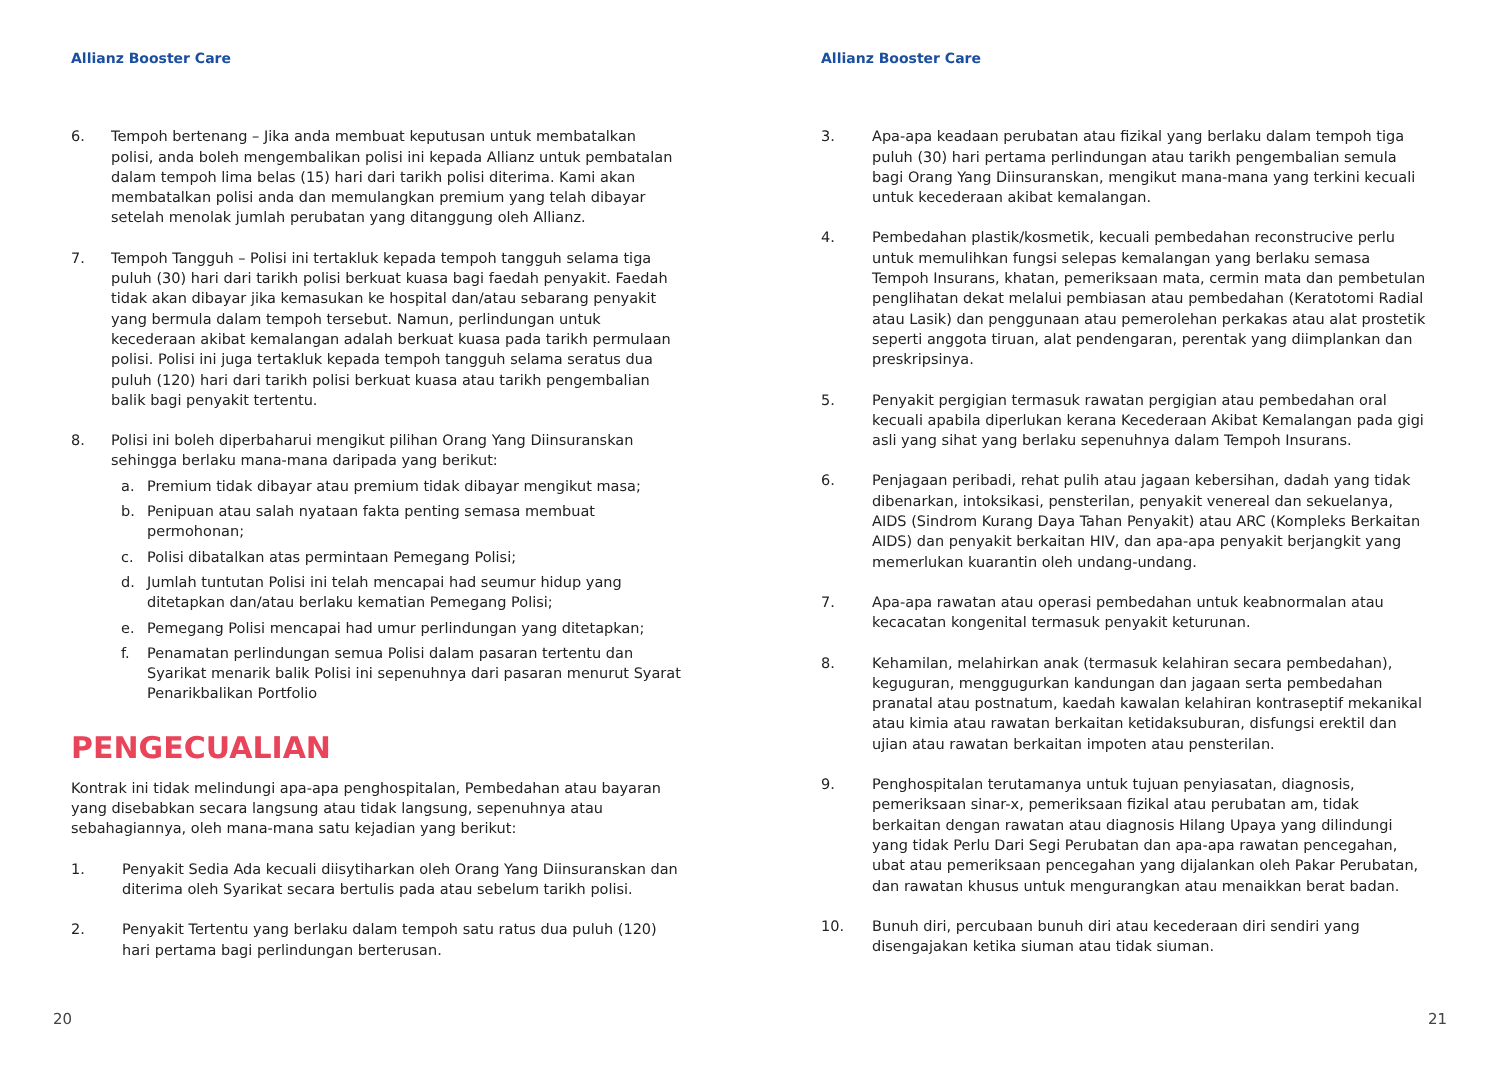Allianz Booster Care
6. Tempoh bertenang – Jika anda membuat keputusan untuk membatalkan polisi, anda boleh mengembalikan polisi ini kepada Allianz untuk pembatalan dalam tempoh lima belas (15) hari dari tarikh polisi diterima. Kami akan membatalkan polisi anda dan memulangkan premium yang telah dibayar setelah menolak jumlah perubatan yang ditanggung oleh Allianz.
7. Tempoh Tangguh – Polisi ini tertakluk kepada tempoh tangguh selama tiga puluh (30) hari dari tarikh polisi berkuat kuasa bagi faedah penyakit. Faedah tidak akan dibayar jika kemasukan ke hospital dan/atau sebarang penyakit yang bermula dalam tempoh tersebut. Namun, perlindungan untuk kecederaan akibat kemalangan adalah berkuat kuasa pada tarikh permulaan polisi. Polisi ini juga tertakluk kepada tempoh tangguh selama seratus dua puluh (120) hari dari tarikh polisi berkuat kuasa atau tarikh pengembalian balik bagi penyakit tertentu.
8. Polisi ini boleh diperbaharui mengikut pilihan Orang Yang Diinsuranskan sehingga berlaku mana-mana daripada yang berikut:
a. Premium tidak dibayar atau premium tidak dibayar mengikut masa;
b. Penipuan atau salah nyataan fakta penting semasa membuat permohonan;
c. Polisi dibatalkan atas permintaan Pemegang Polisi;
d. Jumlah tuntutan Polisi ini telah mencapai had seumur hidup yang ditetapkan dan/atau berlaku kematian Pemegang Polisi;
e. Pemegang Polisi mencapai had umur perlindungan yang ditetapkan;
f. Penamatan perlindungan semua Polisi dalam pasaran tertentu dan Syarikat menarik balik Polisi ini sepenuhnya dari pasaran menurut Syarat Penarikbalikan Portfolio
PENGECUALIAN
Kontrak ini tidak melindungi apa-apa penghospitalan, Pembedahan atau bayaran yang disebabkan secara langsung atau tidak langsung, sepenuhnya atau sebahagiannya, oleh mana-mana satu kejadian yang berikut:
1. Penyakit Sedia Ada kecuali diisytiharkan oleh Orang Yang Diinsuranskan dan diterima oleh Syarikat secara bertulis pada atau sebelum tarikh polisi.
2. Penyakit Tertentu yang berlaku dalam tempoh satu ratus dua puluh (120) hari pertama bagi perlindungan berterusan.
20
Allianz Booster Care
3. Apa-apa keadaan perubatan atau fizikal yang berlaku dalam tempoh tiga puluh (30) hari pertama perlindungan atau tarikh pengembalian semula bagi Orang Yang Diinsuranskan, mengikut mana-mana yang terkini kecuali untuk kecederaan akibat kemalangan.
4. Pembedahan plastik/kosmetik, kecuali pembedahan reconstrucive perlu untuk memulihkan fungsi selepas kemalangan yang berlaku semasa Tempoh Insurans, khatan, pemeriksaan mata, cermin mata dan pembetulan penglihatan dekat melalui pembiasan atau pembedahan (Keratotomi Radial atau Lasik) dan penggunaan atau pemerolehan perkakas atau alat prostetik seperti anggota tiruan, alat pendengaran, perentak yang diimplankan dan preskripsinya.
5. Penyakit pergigian termasuk rawatan pergigian atau pembedahan oral kecuali apabila diperlukan kerana Kecederaan Akibat Kemalangan pada gigi asli yang sihat yang berlaku sepenuhnya dalam Tempoh Insurans.
6. Penjagaan peribadi, rehat pulih atau jagaan kebersihan, dadah yang tidak dibenarkan, intoksikasi, pensterilan, penyakit venereal dan sekuelanya, AIDS (Sindrom Kurang Daya Tahan Penyakit) atau ARC (Kompleks Berkaitan AIDS) dan penyakit berkaitan HIV, dan apa-apa penyakit berjangkit yang memerlukan kuarantin oleh undang-undang.
7. Apa-apa rawatan atau operasi pembedahan untuk keabnormalan atau kecacatan kongenital termasuk penyakit keturunan.
8. Kehamilan, melahirkan anak (termasuk kelahiran secara pembedahan), keguguran, menggugurkan kandungan dan jagaan serta pembedahan pranatal atau postnatum, kaedah kawalan kelahiran kontraseptif mekanikal atau kimia atau rawatan berkaitan ketidaksuburan, disfungsi erektil dan ujian atau rawatan berkaitan impoten atau pensterilan.
9. Penghospitalan terutamanya untuk tujuan penyiasatan, diagnosis, pemeriksaan sinar-x, pemeriksaan fizikal atau perubatan am, tidak berkaitan dengan rawatan atau diagnosis Hilang Upaya yang dilindungi yang tidak Perlu Dari Segi Perubatan dan apa-apa rawatan pencegahan, ubat atau pemeriksaan pencegahan yang dijalankan oleh Pakar Perubatan, dan rawatan khusus untuk mengurangkan atau menaikkan berat badan.
10. Bunuh diri, percubaan bunuh diri atau kecederaan diri sendiri yang disengajakan ketika siuman atau tidak siuman.
21